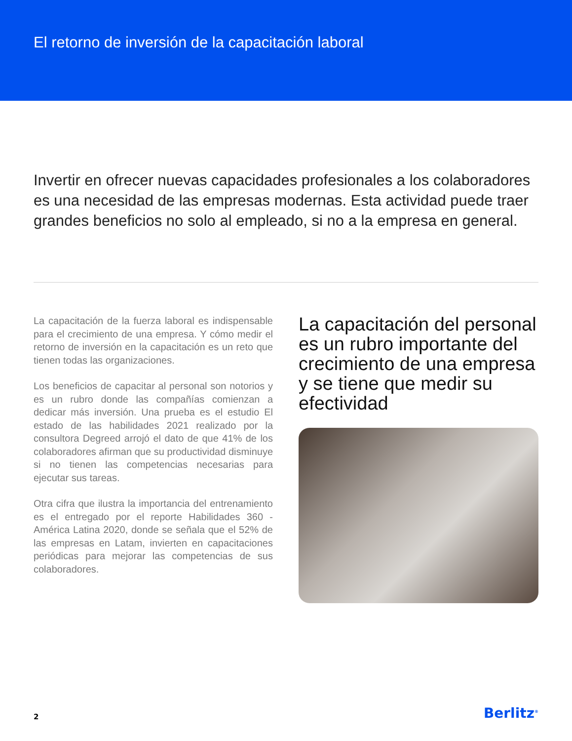El retorno de inversión de la capacitación laboral
Invertir en ofrecer nuevas capacidades profesionales a los colaboradores es una necesidad de las empresas modernas. Esta actividad puede traer grandes beneficios no solo al empleado, si no a la empresa en general.
La capacitación de la fuerza laboral es indispensable para el crecimiento de una empresa. Y cómo medir el retorno de inversión en la capacitación es un reto que tienen todas las organizaciones.
Los beneficios de capacitar al personal son notorios y es un rubro donde las compañías comienzan a dedicar más inversión. Una prueba es el estudio El estado de las habilidades 2021 realizado por la consultora Degreed arrojó el dato de que 41% de los colaboradores afirman que su productividad disminuye si no tienen las competencias necesarias para ejecutar sus tareas.
Otra cifra que ilustra la importancia del entrenamiento es el entregado por el reporte Habilidades 360 - América Latina 2020, donde se señala que el 52% de las empresas en Latam, invierten en capacitaciones periódicas para mejorar las competencias de sus colaboradores.
La capacitación del personal es un rubro importante del crecimiento de una empresa y se tiene que medir su efectividad
2 Berlitz<sup>®</sup>